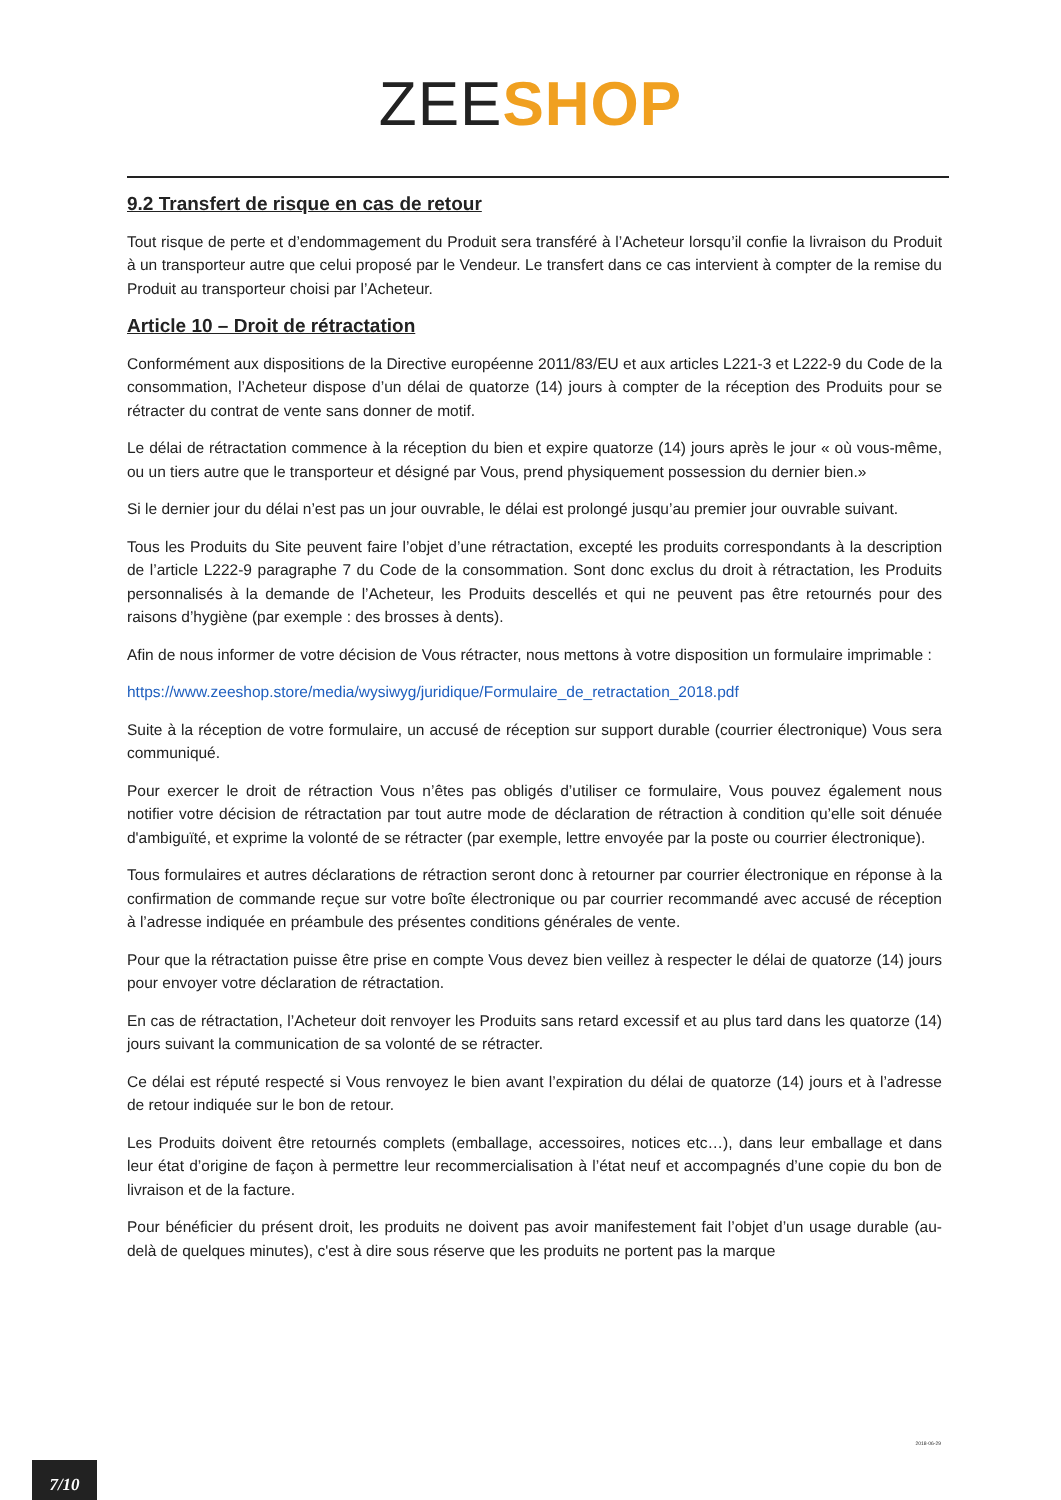ZEE SHOP
9.2 Transfert de risque en cas de retour
Tout risque de perte et d’endommagement du Produit sera transféré à l’Acheteur lorsqu’il confie la livraison du Produit à un transporteur autre que celui proposé par le Vendeur. Le transfert dans ce cas intervient à compter de la remise du Produit au transporteur choisi par l’Acheteur.
Article 10 – Droit de rétractation
Conformément aux dispositions de la Directive européenne 2011/83/EU et aux articles L221-3 et L222-9 du Code de la consommation, l’Acheteur dispose d’un délai de quatorze (14) jours à compter de la réception des Produits pour se rétracter du contrat de vente sans donner de motif.
Le délai de rétractation commence à la réception du bien et expire quatorze (14) jours après le jour « où vous-même, ou un tiers autre que le transporteur et désigné par Vous, prend physiquement possession du dernier bien.»
Si le dernier jour du délai n’est pas un jour ouvrable, le délai est prolongé jusqu’au premier jour ouvrable suivant.
Tous les Produits du Site peuvent faire l’objet d’une rétractation, excepté les produits correspondants à la description de l’article L222-9 paragraphe 7 du Code de la consommation. Sont donc exclus du droit à rétractation, les Produits personnalisés à la demande de l’Acheteur, les Produits descellés et qui ne peuvent pas être retournés pour des raisons d’hygiène (par exemple : des brosses à dents).
Afin de nous informer de votre décision de Vous rétracter, nous mettons à votre disposition un formulaire imprimable :
https://www.zeeshop.store/media/wysiwyg/juridique/Formulaire_de_retractation_2018.pdf
Suite à la réception de votre formulaire, un accusé de réception sur support durable (courrier électronique) Vous sera communiqué.
Pour exercer le droit de rétraction Vous n’êtes pas obligés d’utiliser ce formulaire, Vous pouvez également nous notifier votre décision de rétractation par tout autre mode de déclaration de rétraction à condition qu’elle soit dénuée d'ambiguïté, et exprime la volonté de se rétracter (par exemple, lettre envoyée par la poste ou courrier électronique).
Tous formulaires et autres déclarations de rétraction seront donc à retourner par courrier électronique en réponse à la confirmation de commande reçue sur votre boîte électronique ou par courrier recommandé avec accusé de réception à l’adresse indiquée en préambule des présentes conditions générales de vente.
Pour que la rétractation puisse être prise en compte Vous devez bien veillez à respecter le délai de quatorze (14) jours pour envoyer votre déclaration de rétractation.
En cas de rétractation, l’Acheteur doit renvoyer les Produits sans retard excessif et au plus tard dans les quatorze (14) jours suivant la communication de sa volonté de se rétracter.
Ce délai est réputé respecté si Vous renvoyez le bien avant l’expiration du délai de quatorze (14) jours et à l’adresse de retour indiquée sur le bon de retour.
Les Produits doivent être retournés complets (emballage, accessoires, notices etc…), dans leur emballage et dans leur état d’origine de façon à permettre leur recommercialisation à l’état neuf et accompagnés d’une copie du bon de livraison et de la facture.
Pour bénéficier du présent droit, les produits ne doivent pas avoir manifestement fait l’objet d’un usage durable (au-delà de quelques minutes), c'est à dire sous réserve que les produits ne portent pas la marque
2018-06-29
7/10